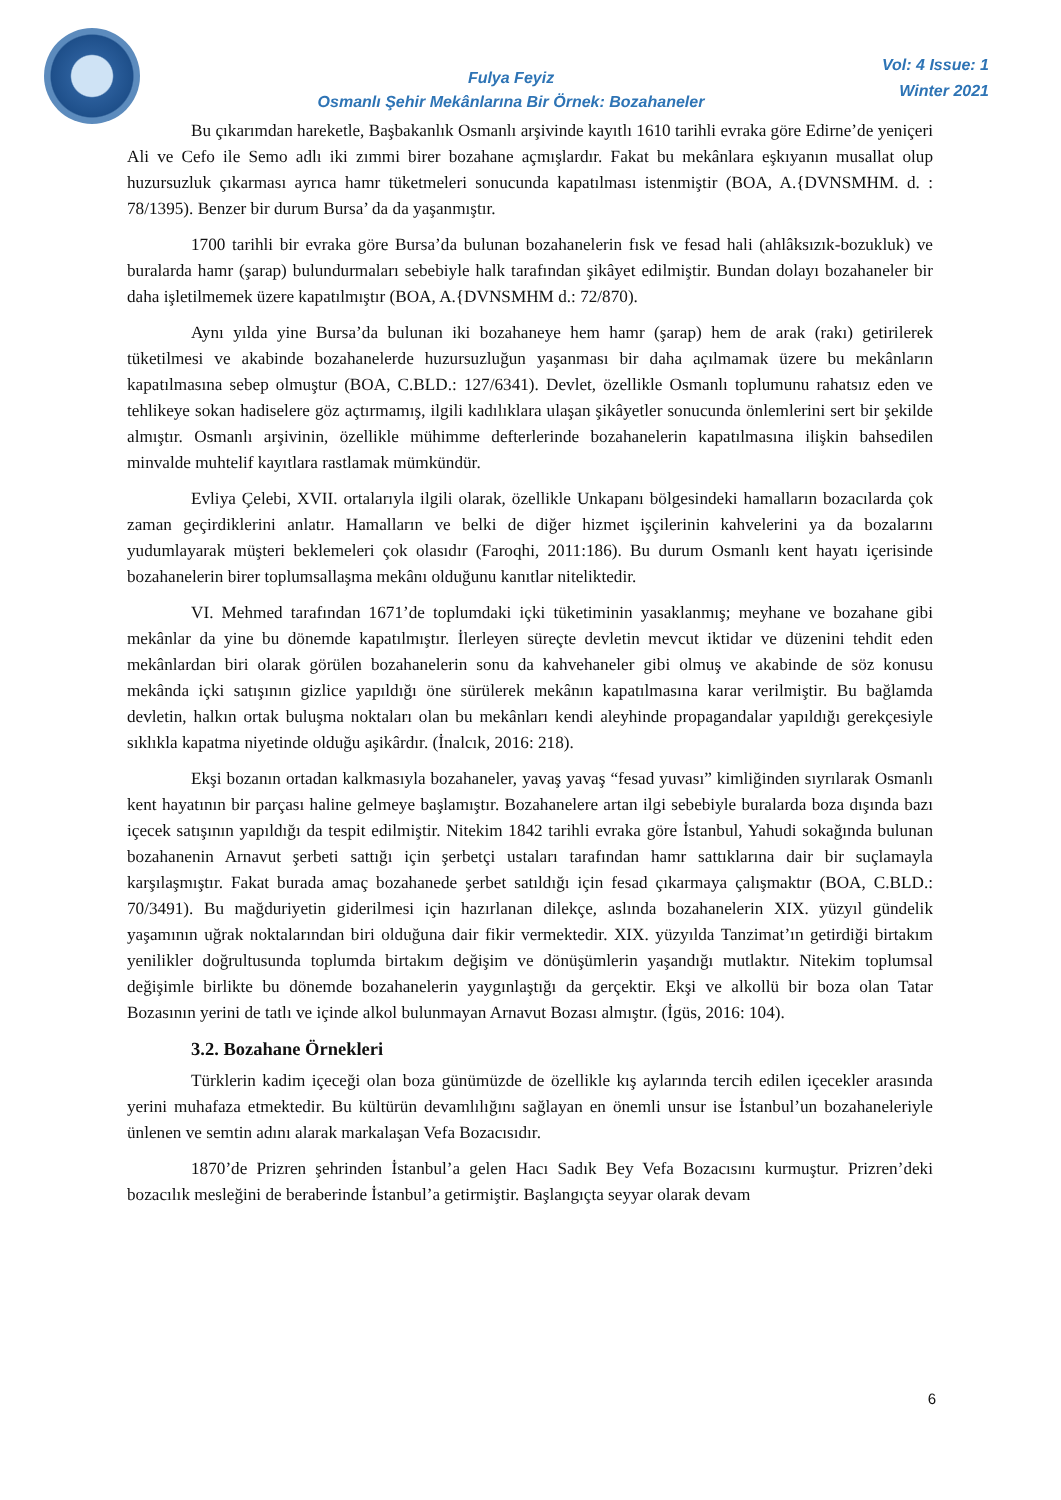Fulya Feyiz
Osmanlı Şehir Mekânlarına Bir Örnek: Bozahaneler
Vol: 4 Issue: 1
Winter 2021
Bu çıkarımdan hareketle, Başbakanlık Osmanlı arşivinde kayıtlı 1610 tarihli evraka göre Edirne’de yeniçeri Ali ve Cefo ile Semo adlı iki zımmi birer bozahane açmışlardır. Fakat bu mekânlara eşkıyanın musallat olup huzursuzluk çıkarması ayrıca hamr tüketmeleri sonucunda kapatılması istenmiştir (BOA, A.{DVNSMHM. d. : 78/1395). Benzer bir durum Bursa’ da da yaşanmıştır.
1700 tarihli bir evraka göre Bursa’da bulunan bozahanelerin fısk ve fesad hali (ahlâksızık-bozukluk) ve buralarda hamr (şarap) bulundurmaları sebebiyle halk tarafından şikâyet edilmiştir. Bundan dolayı bozahaneler bir daha işletilmemek üzere kapatılmıştır (BOA, A.{DVNSMHM d.: 72/870).
Aynı yılda yine Bursa’da bulunan iki bozahaneye hem hamr (şarap) hem de arak (rakı) getirilerek tüketilmesi ve akabinde bozahanelerde huzursuzluğun yaşanması bir daha açılmamak üzere bu mekânların kapatılmasına sebep olmuştur (BOA, C.BLD.: 127/6341). Devlet, özellikle Osmanlı toplumunu rahatsız eden ve tehlikeye sokan hadiselere göz açtırmamış, ilgili kadılıklara ulaşan şikâyetler sonucunda önlemlerini sert bir şekilde almıştır. Osmanlı arşivinin, özellikle mühimme defterlerinde bozahanelerin kapatılmasına ilişkin bahsedilen minvalde muhtelif kayıtlara rastlamak mümkündür.
Evliya Çelebi, XVII. ortalarıyla ilgili olarak, özellikle Unkapanı bölgesindeki hamalların bozacılarda çok zaman geçirdiklerini anlatır. Hamalların ve belki de diğer hizmet işçilerinin kahvelerini ya da bozalarını yudumlayarak müşteri beklemeleri çok olasıdır (Faroqhi, 2011:186). Bu durum Osmanlı kent hayatı içerisinde bozahanelerin birer toplumsallaşma mekânı olduğunu kanıtlar niteliktedir.
VI. Mehmed tarafından 1671’de toplumdaki içki tüketiminin yasaklanmış; meyhane ve bozahane gibi mekânlar da yine bu dönemde kapatılmıştır. İlerleyen süreçte devletin mevcut iktidar ve düzenini tehdit eden mekânlardan biri olarak görülen bozahanelerin sonu da kahvehaneler gibi olmuş ve akabinde de söz konusu mekânda içki satışının gizlice yapıldığı öne sürülerek mekânın kapatılmasına karar verilmiştir. Bu bağlamda devletin, halkın ortak buluşma noktaları olan bu mekânları kendi aleyhinde propagandalar yapıldığı gerekçesiyle sıklıkla kapatma niyetinde olduğu aşikârdır. (İnalcık, 2016: 218).
Ekşi bozanın ortadan kalkmasıyla bozahaneler, yavaş yavaş “fesad yuvası” kimliğinden sıyrılarak Osmanlı kent hayatının bir parçası haline gelmeye başlamıştır. Bozahanelere artan ilgi sebebiyle buralarda boza dışında bazı içecek satışının yapıldığı da tespit edilmiştir. Nitekim 1842 tarihli evraka göre İstanbul, Yahudi sokağında bulunan bozahanenin Arnavut şerbeti sattığı için şerbetçi ustaları tarafından hamr sattıklarına dair bir suçlamayla karşılaşmıştır. Fakat burada amaç bozahanede şerbet satıldığı için fesad çıkarmaya çalışmaktır (BOA, C.BLD.: 70/3491). Bu mağduriyetin giderilmesi için hazırlanan dilekçe, aslında bozahanelerin XIX. yüzyıl gündelik yaşamının uğrak noktalarından biri olduğuna dair fikir vermektedir. XIX. yüzyılda Tanzimat’ın getirdiği birtakım yenilikler doğrultusunda toplumda birtakım değişim ve dönüşümlerin yaşandığı mutlaktır. Nitekim toplumsal değişimle birlikte bu dönemde bozahanelerin yaygınlaştığı da gerçektir. Ekşi ve alkollü bir boza olan Tatar Bozasının yerini de tatlı ve içinde alkol bulunmayan Arnavut Bozası almıştır. (İgüs, 2016: 104).
3.2. Bozahane Örnekleri
Türklerin kadim içeceği olan boza günümüzde de özellikle kış aylarında tercih edilen içecekler arasında yerini muhafaza etmektedir. Bu kültürün devamlılığını sağlayan en önemli unsur ise İstanbul’un bozahaneleriyle ünlenen ve semtin adını alarak markalaşan Vefa Bozacısıdır.
1870’de Prizren şehrinden İstanbul’a gelen Hacı Sadık Bey Vefa Bozacısını kurmuştur. Prizren’deki bozacılık mesleğini de beraberinde İstanbul’a getirmiştir. Başlangıçta seyyar olarak devam
6